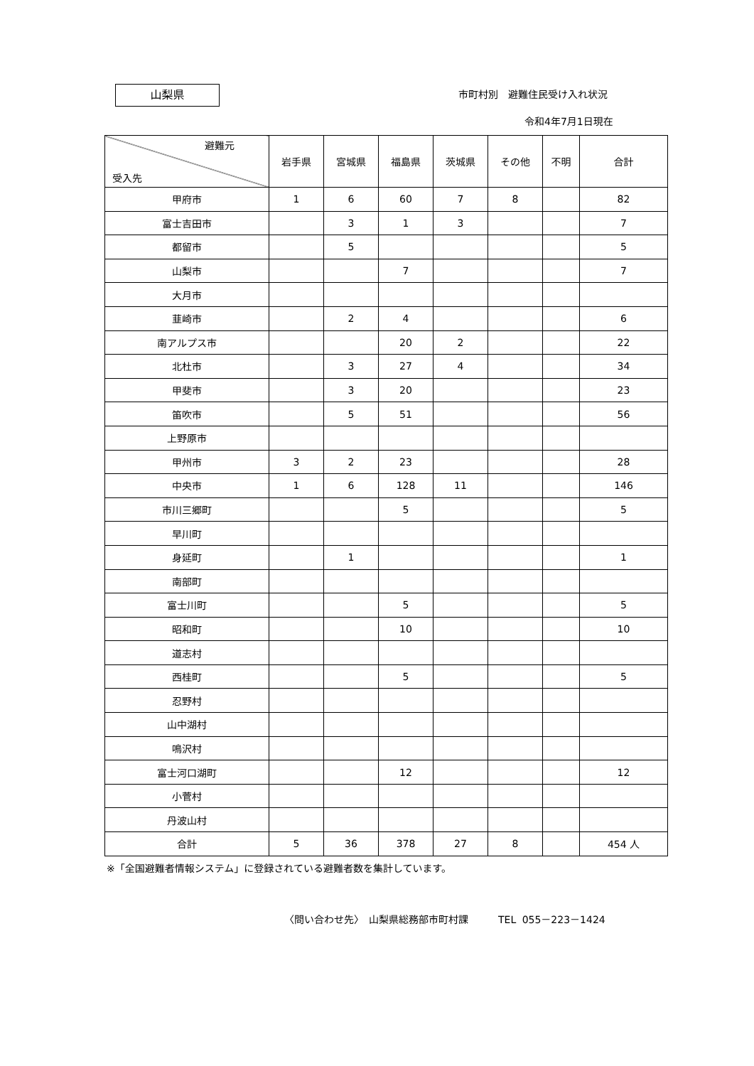山梨県 市町村別　避難住民受け入れ状況
令和4年7月1日現在
| 避難元 受入先 | 岩手県 | 宮城県 | 福島県 | 茨城県 | その他 | 不明 | 合計 |
| --- | --- | --- | --- | --- | --- | --- | --- |
| 甲府市 | 1 | 6 | 60 | 7 | 8 | | 82 |
| 富士吉田市 | | 3 | 1 | 3 | | | 7 |
| 都留市 | | 5 | | | | | 5 |
| 山梨市 | | | 7 | | | | 7 |
| 大月市 | | | | | | | |
| 韮崎市 | | 2 | 4 | | | | 6 |
| 南アルプス市 | | | 20 | 2 | | | 22 |
| 北杜市 | | 3 | 27 | 4 | | | 34 |
| 甲斐市 | | 3 | 20 | | | | 23 |
| 笛吹市 | | 5 | 51 | | | | 56 |
| 上野原市 | | | | | | | |
| 甲州市 | 3 | 2 | 23 | | | | 28 |
| 中央市 | 1 | 6 | 128 | 11 | | | 146 |
| 市川三郷町 | | | 5 | | | | 5 |
| 早川町 | | | | | | | |
| 身延町 | | 1 | | | | | 1 |
| 南部町 | | | | | | | |
| 富士川町 | | | 5 | | | | 5 |
| 昭和町 | | | 10 | | | | 10 |
| 道志村 | | | | | | | |
| 西桂町 | | | 5 | | | | 5 |
| 忍野村 | | | | | | | |
| 山中湖村 | | | | | | | |
| 鳴沢村 | | | | | | | |
| 富士河口湖町 | | | 12 | | | | 12 |
| 小菅村 | | | | | | | |
| 丹波山村 | | | | | | | |
| 合計 | 5 | 36 | 378 | 27 | 8 | | 454 人 |
※「全国避難者情報システム」に登録されている避難者数を集計しています。
〈問い合わせ先〉　山梨県総務部市町村課　　　TEL 055－223－1424